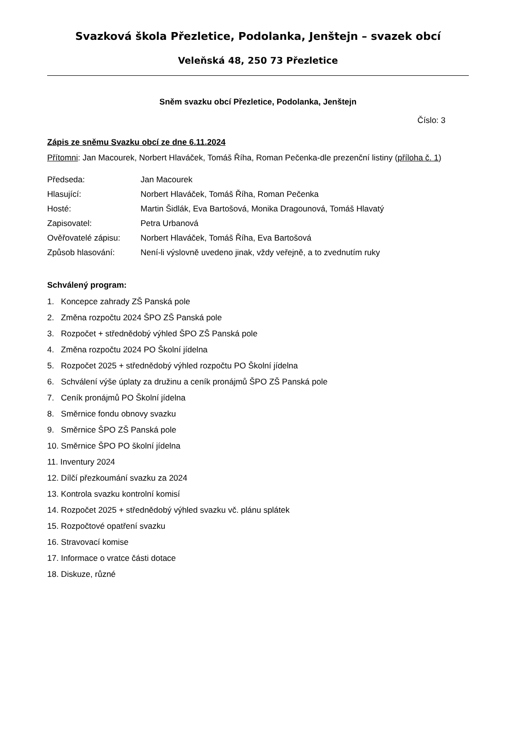Svazková škola Přezletice, Podolanka, Jenštejn – svazek obcí
Veleňská 48, 250 73 Přezletice
Sněm svazku obcí Přezletice, Podolanka, Jenštejn
Číslo: 3
Zápis ze sněmu Svazku obcí ze dne 6.11.2024
Přítomni: Jan Macourek, Norbert Hlaváček, Tomáš Říha, Roman Pečenka-dle prezenční listiny (příloha č. 1)
| Předseda: | Jan Macourek |
| Hlasující: | Norbert Hlaváček, Tomáš Říha, Roman Pečenka |
| Hosté: | Martin Šidlák, Eva Bartošová, Monika Dragounová, Tomáš Hlavatý |
| Zapisovatel: | Petra Urbanová |
| Ověřovatelé zápisu: | Norbert Hlaváček, Tomáš Říha, Eva Bartošová |
| Způsob hlasování: | Není-li výslovně uvedeno jinak, vždy veřejně, a to zvednutím ruky |
Schválený program:
1. Koncepce zahrady ZŠ Panská pole
2. Změna rozpočtu 2024 ŠPO ZŠ Panská pole
3. Rozpočet + střednědobý výhled ŠPO ZŠ Panská pole
4. Změna rozpočtu 2024 PO Školní jídelna
5. Rozpočet 2025 + střednědobý výhled rozpočtu PO Školní jídelna
6. Schválení výše úplaty za družinu a ceník pronájmů ŠPO ZŠ Panská pole
7. Ceník pronájmů PO Školní jídelna
8. Směrnice fondu obnovy svazku
9. Směrnice ŠPO ZŠ Panská pole
10. Směrnice ŠPO PO školní jídelna
11. Inventury 2024
12. Dílčí přezkoumání svazku za 2024
13. Kontrola svazku kontrolní komisí
14. Rozpočet 2025 + střednědobý výhled svazku vč. plánu splátek
15. Rozpočtové opatření svazku
16. Stravovací komise
17. Informace o vratce části dotace
18. Diskuze, různé